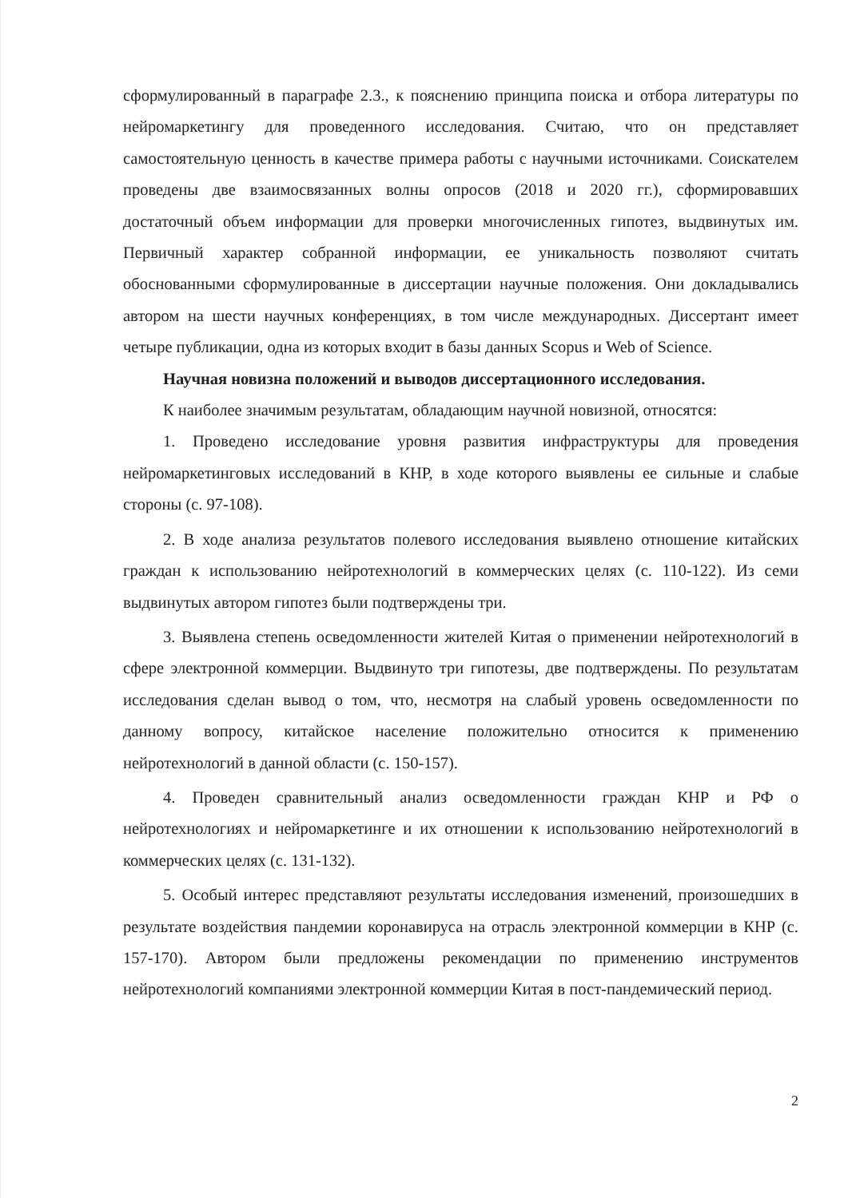сформулированный в параграфе 2.3., к пояснению принципа поиска и отбора литературы по нейромаркетингу для проведенного исследования. Считаю, что он представляет самостоятельную ценность в качестве примера работы с научными источниками. Соискателем проведены две взаимосвязанных волны опросов (2018 и 2020 гг.), сформировавших достаточный объем информации для проверки многочисленных гипотез, выдвинутых им. Первичный характер собранной информации, ее уникальность позволяют считать обоснованными сформулированные в диссертации научные положения. Они докладывались автором на шести научных конференциях, в том числе международных. Диссертант имеет четыре публикации, одна из которых входит в базы данных Scopus и Web of Science.
Научная новизна положений и выводов диссертационного исследования.
К наиболее значимым результатам, обладающим научной новизной, относятся:
1. Проведено исследование уровня развития инфраструктуры для проведения нейромаркетинговых исследований в КНР, в ходе которого выявлены ее сильные и слабые стороны (с. 97-108).
2. В ходе анализа результатов полевого исследования выявлено отношение китайских граждан к использованию нейротехнологий в коммерческих целях (с. 110-122). Из семи выдвинутых автором гипотез были подтверждены три.
3. Выявлена степень осведомленности жителей Китая о применении нейротехнологий в сфере электронной коммерции. Выдвинуто три гипотезы, две подтверждены. По результатам исследования сделан вывод о том, что, несмотря на слабый уровень осведомленности по данному вопросу, китайское население положительно относится к применению нейротехнологий в данной области (с. 150-157).
4. Проведен сравнительный анализ осведомленности граждан КНР и РФ о нейротехнологиях и нейромаркетинге и их отношении к использованию нейротехнологий в коммерческих целях (с. 131-132).
5. Особый интерес представляют результаты исследования изменений, произошедших в результате воздействия пандемии коронавируса на отрасль электронной коммерции в КНР (с. 157-170). Автором были предложены рекомендации по применению инструментов нейротехнологий компаниями электронной коммерции Китая в пост-пандемический период.
2